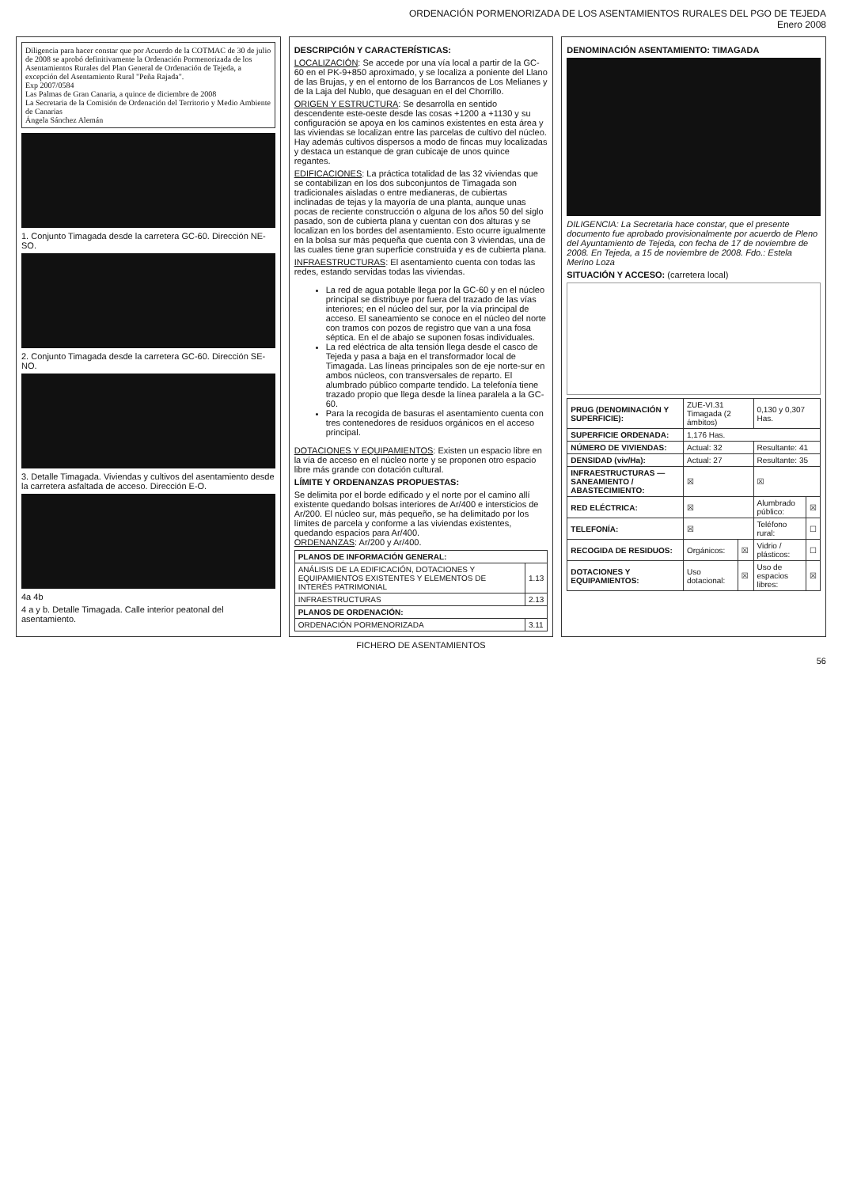ORDENACIÓN PORMENORIZADA DE LOS ASENTAMIENTOS RURALES DEL PGO DE TEJEDA
Enero 2008
Diligencia para hacer constar que por Acuerdo de la COTMAC de 30 de julio de 2008 se aprobó definitivamente la Ordenación Pormenorizada de los Asentamientos Rurales del Plan General de Ordenación de Tejeda, a excepción del Asentamiento Rural "Peña Rajada".
Exp 2007/0584
Las Palmas de Gran Canaria, a quince de diciembre de 2008
La Secretaria de la Comisión de Ordenación del Territorio y Medio Ambiente de Canarias
Ángela Sánchez Alemán
1. Conjunto Timagada desde la carretera GC-60. Dirección NE-SO.
2. Conjunto Timagada desde la carretera GC-60. Dirección SE-NO.
3. Detalle Timagada. Viviendas y cultivos del asentamiento desde la carretera asfaltada de acceso. Dirección E-O.
4a 4b
4 a y b. Detalle Timagada. Calle interior peatonal del asentamiento.
DESCRIPCIÓN Y CARACTERÍSTICAS:
LOCALIZACIÓN: Se accede por una vía local a partir de la GC-60 en el PK-9+850 aproximado, y se localiza a poniente del Llano de las Brujas, y en el entorno de los Barrancos de Los Melianes y de la Laja del Nublo, que desaguan en el del Chorrillo.
ORIGEN Y ESTRUCTURA: Se desarrolla en sentido descendente este-oeste desde las cosas +1200 a +1130 y su configuración se apoya en los caminos existentes en esta área y las viviendas se localizan entre las parcelas de cultivo del núcleo. Hay además cultivos dispersos a modo de fincas muy localizadas y destaca un estanque de gran cubicaje de unos quince regantes.
EDIFICACIONES: La práctica totalidad de las 32 viviendas que se contabilizan en los dos subconjuntos de Timagada son tradicionales aisladas o entre medianeras, de cubiertas inclinadas de tejas y la mayoría de una planta, aunque unas pocas de reciente construcción o alguna de los años 50 del siglo pasado, son de cubierta plana y cuentan con dos alturas y se localizan en los bordes del asentamiento. Esto ocurre igualmente en la bolsa sur más pequeña que cuenta con 3 viviendas, una de las cuales tiene gran superficie construida y es de cubierta plana.
INFRAESTRUCTURAS: El asentamiento cuenta con todas las redes, estando servidas todas las viviendas.
La red de agua potable llega por la GC-60 y en el núcleo principal se distribuye por fuera del trazado de las vías interiores; en el núcleo del sur, por la vía principal de acceso. El saneamiento se conoce en el núcleo del norte con tramos con pozos de registro que van a una fosa séptica. En el de abajo se suponen fosas individuales.
La red eléctrica de alta tensión llega desde el casco de Tejeda y pasa a baja en el transformador local de Timagada. Las líneas principales son de eje norte-sur en ambos núcleos, con transversales de reparto. El alumbrado público comparte tendido. La telefonía tiene trazado propio que llega desde la línea paralela a la GC-60.
Para la recogida de basuras el asentamiento cuenta con tres contenedores de residuos orgánicos en el acceso principal.
DOTACIONES Y EQUIPAMIENTOS: Existen un espacio libre en la vía de acceso en el núcleo norte y se proponen otro espacio libre más grande con dotación cultural.
LÍMITE Y ORDENANZAS PROPUESTAS:
Se delimita por el borde edificado y el norte por el camino allí existente quedando bolsas interiores de Ar/400 e intersticios de Ar/200. El núcleo sur, más pequeño, se ha delimitado por los límites de parcela y conforme a las viviendas existentes, quedando espacios para Ar/400.
ORDENANZAS: Ar/200 y Ar/400.
| PLANOS DE INFORMACIÓN GENERAL: | |
| --- | --- |
| ANÁLISIS DE LA EDIFICACIÓN, DOTACIONES Y EQUIPAMIENTOS EXISTENTES Y ELEMENTOS DE INTERÉS PATRIMONIAL | 1.13 |
| INFRAESTRUCTURAS | 2.13 |
| PLANOS DE ORDENACIÓN: | |
| ORDENACIÓN PORMENORIZADA | 3.11 |
DENOMINACIÓN ASENTAMIENTO: TIMAGADA
DILIGENCIA: La Secretaria hace constar, que el presente documento fue aprobado provisionalmente por acuerdo de Pleno del Ayuntamiento de Tejeda, con fecha de 17 de noviembre de 2008. En Tejeda, a 15 de noviembre de 2008. Fdo.: Estela Merino Loza
SITUACIÓN Y ACCESO: (carretera local)
| PRUG (DENOMINACIÓN Y SUPERFICIE): | ZUE-VI.31 Timagada (2 ámbitos) | | 0,130 y 0,307 Has. | |
| SUPERFICIE ORDENADA: | 1,176 Has. | | | |
| NÚMERO DE VIVIENDAS: | Actual: 32 | | Resultante: 41 | |
| DENSIDAD (viv/Ha): | Actual: 27 | | Resultante: 35 | |
| INFRAESTRUCTURAS — SANEAMIENTO / ABASTECIMIENTO: | ☒ | | ☒ | |
| RED ELÉCTRICA: | ☒ | | Alumbrado público: | ☒ |
| TELEFONÍA: | ☒ | | Teléfono rural: | ☐ |
| RECOGIDA DE RESIDUOS: | Orgánicos: | ☒ | Vidrio / plásticos: | ☐ |
| DOTACIONES Y EQUIPAMIENTOS: | Uso dotacional: | ☒ | Uso de espacios libres: | ☒ |
FICHERO DE ASENTAMIENTOS
56